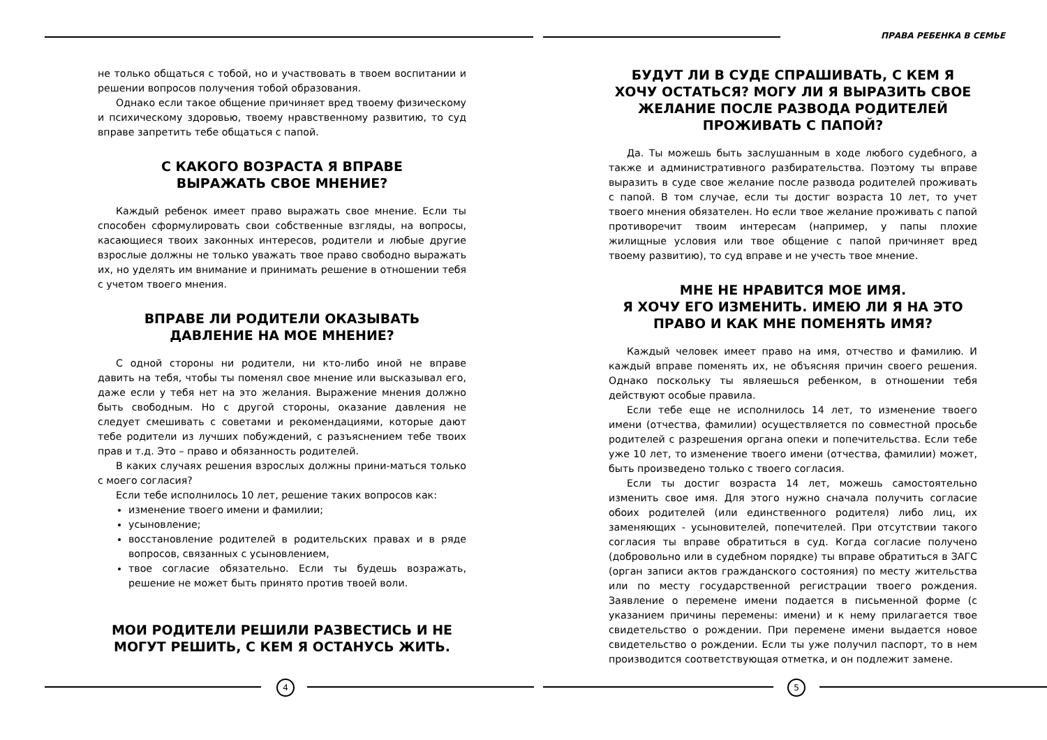не только общаться с тобой, но и участвовать в твоем воспитании и решении вопросов получения тобой образования.
Однако если такое общение причиняет вред твоему физическому и психическому здоровью, твоему нравственному развитию, то суд вправе запретить тебе общаться с папой.
С КАКОГО ВОЗРАСТА Я ВПРАВЕ
ВЫРАЖАТЬ СВОЕ МНЕНИЕ?
Каждый ребенок имеет право выражать свое мнение. Если ты способен сформулировать свои собственные взгляды, на вопросы, касающиеся твоих законных интересов, родители и любые другие взрослые должны не только уважать твое право свободно выражать их, но уделять им внимание и принимать решение в отношении тебя с учетом твоего мнения.
ВПРАВЕ ЛИ РОДИТЕЛИ ОКАЗЫВАТЬ
ДАВЛЕНИЕ НА МОЕ МНЕНИЕ?
С одной стороны ни родители, ни кто-либо иной не вправе давить на тебя, чтобы ты поменял свое мнение или высказывал его, даже если у тебя нет на это желания. Выражение мнения должно быть свободным. Но с другой стороны, оказание давления не следует смешивать с советами и рекомендациями, которые дают тебе родители из лучших побуждений, с разъяснением тебе твоих прав и т.д. Это – право и обязанность родителей.
В каких случаях решения взрослых должны прини-маться только с моего согласия?
Если тебе исполнилось 10 лет, решение таких вопросов как:
изменение твоего имени и фамилии;
усыновление;
восстановление родителей в родительских правах и в ряде вопросов, связанных с усыновлением,
твое согласие обязательно. Если ты будешь возражать, решение не может быть принято против твоей воли.
МОИ РОДИТЕЛИ РЕШИЛИ РАЗВЕСТИСЬ И НЕ МОГУТ РЕШИТЬ, С КЕМ Я ОСТАНУСЬ ЖИТЬ.
4
ПРАВА РЕБЕНКА В СЕМЬЕ
БУДУТ ЛИ В СУДЕ СПРАШИВАТЬ, С КЕМ Я ХОЧУ ОСТАТЬСЯ? МОГУ ЛИ Я ВЫРАЗИТЬ СВОЕ ЖЕЛАНИЕ ПОСЛЕ РАЗВОДА РОДИТЕЛЕЙ ПРОЖИВАТЬ С ПАПОЙ?
Да. Ты можешь быть заслушанным в ходе любого судебного, а также и административного разбирательства. Поэтому ты вправе выразить в суде свое желание после развода родителей проживать с папой. В том случае, если ты достиг возраста 10 лет, то учет твоего мнения обязателен. Но если твое желание проживать с папой противоречит твоим интересам (например, у папы плохие жилищные условия или твое общение с папой причиняет вред твоему развитию), то суд вправе и не учесть твое мнение.
МНЕ НЕ НРАВИТСЯ МОЕ ИМЯ.
Я ХОЧУ ЕГО ИЗМЕНИТЬ. ИМЕЮ ЛИ Я НА ЭТО ПРАВО И КАК МНЕ ПОМЕНЯТЬ ИМЯ?
Каждый человек имеет право на имя, отчество и фамилию. И каждый вправе поменять их, не объясняя причин своего решения. Однако поскольку ты являешься ребенком, в отношении тебя действуют особые правила.
Если тебе еще не исполнилось 14 лет, то изменение твоего имени (отчества, фамилии) осуществляется по совместной просьбе родителей с разрешения органа опеки и попечительства. Если тебе уже 10 лет, то изменение твоего имени (отчества, фамилии) может, быть произведено только с твоего согласия.
Если ты достиг возраста 14 лет, можешь самостоятельно изменить свое имя. Для этого нужно сначала получить согласие обоих родителей (или единственного родителя) либо лиц, их заменяющих - усыновителей, попечителей. При отсутствии такого согласия ты вправе обратиться в суд. Когда согласие получено (добровольно или в судебном порядке) ты вправе обратиться в ЗАГС (орган записи актов гражданского состояния) по месту жительства или по месту государственной регистрации твоего рождения. Заявление о перемене имени подается в письменной форме (с указанием причины перемены: имени) и к нему прилагается твое свидетельство о рождении. При перемене имени выдается новое свидетельство о рождении. Если ты уже получил паспорт, то в нем производится соответствующая отметка, и он подлежит замене.
5